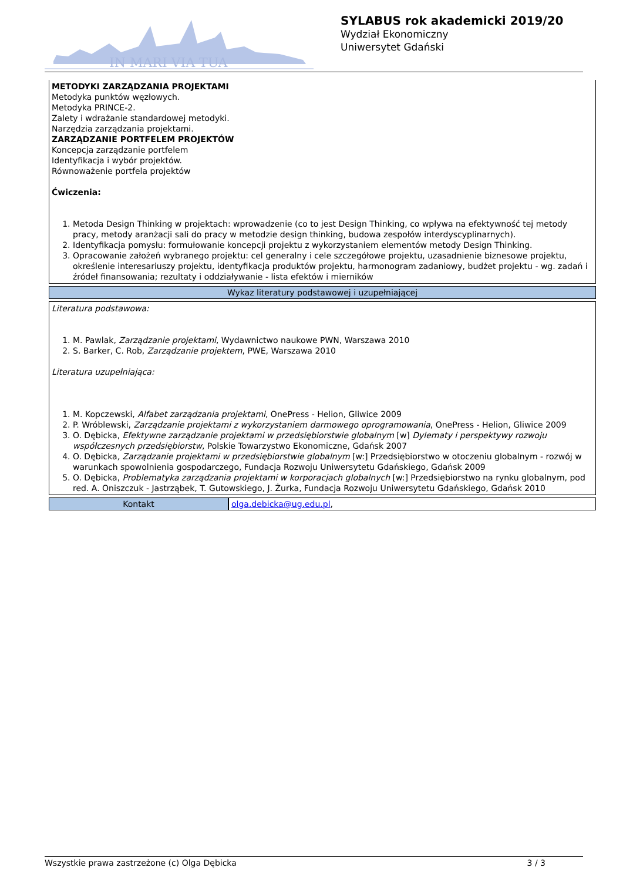IN MARI VIA TUA
SYLABUS rok akademicki 2019/20
Wydział Ekonomiczny
Uniwersytet Gdański
METODYKI ZARZĄDZANIA PROJEKTAMI
Metodyka punktów węzłowych.
Metodyka PRINCE-2.
Zalety i wdrażanie standardowej metodyki.
Narzędzia zarządzania projektami.
ZARZĄDZANIE PORTFELEM PROJEKTÓW
Koncepcja zarządzanie portfelem
Identyfikacja i wybór projektów.
Równoważenie portfela projektów
Ćwiczenia:
1. Metoda Design Thinking w projektach: wprowadzenie (co to jest Design Thinking, co wpływa na efektywność tej metody pracy, metody aranżacji sali do pracy w metodzie design thinking, budowa zespołów interdyscyplinarnych).
2. Identyfikacja pomysłu: formułowanie koncepcji projektu z wykorzystaniem elementów metody Design Thinking.
3. Opracowanie założeń wybranego projektu: cel generalny i cele szczegółowe projektu, uzasadnienie biznesowe projektu, określenie interesariuszy projektu, identyfikacja produktów projektu, harmonogram zadaniowy, budżet projektu - wg. zadań i źródeł finansowania; rezultaty i oddziaływanie - lista efektów i mierników
Wykaz literatury podstawowej i uzupełniającej
Literatura podstawowa:
1. M. Pawlak, Zarządzanie projektami, Wydawnictwo naukowe PWN, Warszawa 2010
2. S. Barker, C. Rob, Zarządzanie projektem, PWE, Warszawa 2010
Literatura uzupełniająca:
1. M. Kopczewski, Alfabet zarządzania projektami, OnePress - Helion, Gliwice 2009
2. P. Wróblewski, Zarządzanie projektami z wykorzystaniem darmowego oprogramowania, OnePress - Helion, Gliwice 2009
3. O. Dębicka, Efektywne zarządzanie projektami w przedsiębiorstwie globalnym [w] Dylematy i perspektywy rozwoju współczesnych przedsiębiorstw, Polskie Towarzystwo Ekonomiczne, Gdańsk 2007
4. O. Dębicka, Zarządzanie projektami w przedsiębiorstwie globalnym [w:] Przedsiębiorstwo w otoczeniu globalnym - rozwój w warunkach spowolnienia gospodarczego, Fundacja Rozwoju Uniwersytetu Gdańskiego, Gdańsk 2009
5. O. Dębicka, Problematyka zarządzania projektami w korporacjach globalnych [w:] Przedsiębiorstwo na rynku globalnym, pod red. A. Oniszczuk - Jastrząbek, T. Gutowskiego, J. Żurka, Fundacja Rozwoju Uniwersytetu Gdańskiego, Gdańsk 2010
| Kontakt | olga.debicka@ug.edu.pl , |
Wszystkie prawa zastrzeżone (c) Olga Dębicka 3 / 3